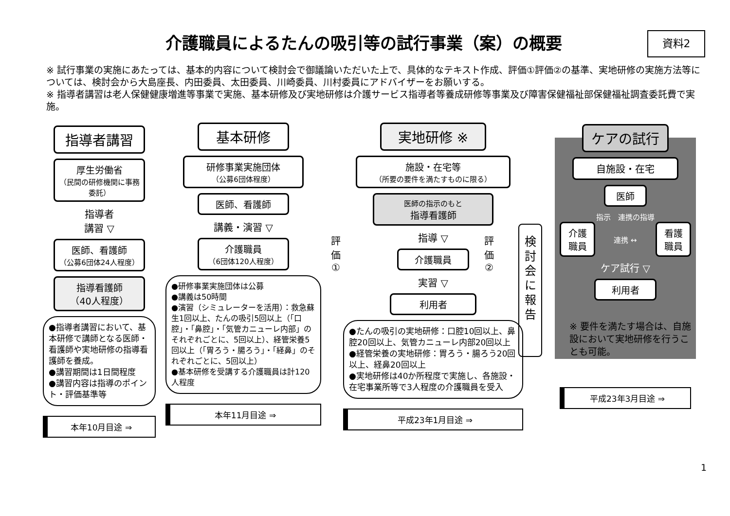介護職員によるたんの吸引等の試行事業（案）の概要
資料2
※ 試行事業の実施にあたっては、基本的内容について検討会で御議論いただいた上で、具体的なテキスト作成、評価①評価②の基準、実地研修の実施方法等については、検討会から大島座長、内田委員、太田委員、川崎委員、川村委員にアドバイザーをお願いする。
※ 指導者講習は老人保健健康増進等事業で実施、基本研修及び実地研修は介護サービス指導者等養成研修等事業及び障害保健福祉部保健福祉調査委託費で実施。
指導者講習
厚生労働省
（民間の研修機関に事務委託）
指導者
講習 ▽
医師、看護師
（公募6団体24人程度）
指導看護師
（40人程度）
●指導者講習において、基本研修で講師となる医師・看護師や実地研修の指導看護師を養成。
●講習期間は1日間程度
●講習内容は指導のポイント・評価基準等
本年10月目途 ⇒
基本研修
研修事業実施団体
（公募6団体程度）
医師、看護師
講義・演習 ▽
介護職員
（6団体120人程度）
●研修事業実施団体は公募
●講義は50時間
●演習（シミュレーターを活用）：救急蘇生1回以上、たんの吸引5回以上（「口腔」・「鼻腔」・「気管カニューレ内部」のそれぞれごとに、5回以上）、経管栄養5回以上（「胃ろう・腸ろう」・「経鼻」のそれぞれごとに、5回以上）
●基本研修を受講する介護職員は計120人程度
本年11月目途 ⇒
評
価
①
実地研修 ※
施設・在宅等
（所要の要件を満たすものに限る）
医師の指示のもと
指導看護師
指導 ▽
介護職員
実習 ▽
利用者
●たんの吸引の実地研修：口腔10回以上、鼻腔20回以上、気管カニューレ内部20回以上
●経管栄養の実地研修：胃ろう・腸ろう20回以上、経鼻20回以上
●実地研修は40か所程度で実施し、各施設・在宅事業所等で3人程度の介護職員を受入
平成23年1月目途 ⇒
評
価
②
検
討
会
に
報
告
ケアの試行
自施設・在宅
医師
指示　連携の指導
介護
職員
連携 ↔
看護
職員
ケア試行 ▽
利用者
※ 要件を満たす場合は、自施設において実地研修を行うことも可能。
平成23年3月目途 ⇒
1